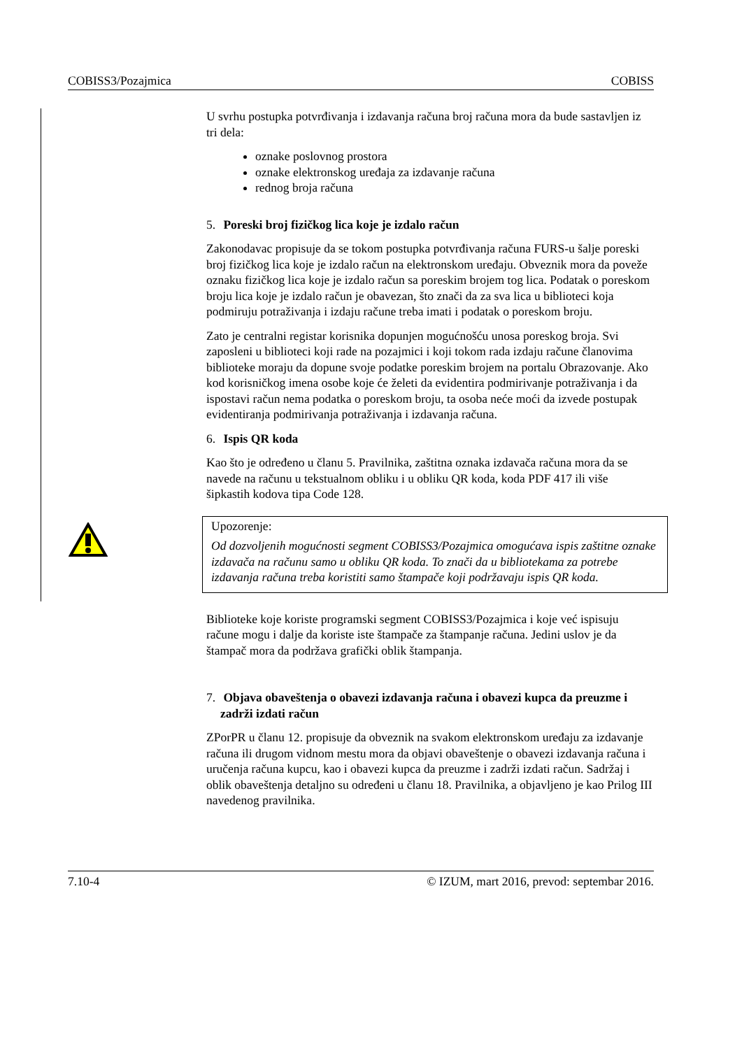COBISS3/Pozajmica COBISS
U svrhu postupka potvrđivanja i izdavanja računa broj računa mora da bude sastavljen iz tri dela:
oznake poslovnog prostora
oznake elektronskog uređaja za izdavanje računa
rednog broja računa
5. Poreski broj fizičkog lica koje je izdalo račun
Zakonodavac propisuje da se tokom postupka potvrđivanja računa FURS-u šalje poreski broj fizičkog lica koje je izdalo račun na elektronskom uređaju. Obveznik mora da poveže oznaku fizičkog lica koje je izdalo račun sa poreskim brojem tog lica. Podatak o poreskom broju lica koje je izdalo račun je obavezan, što znači da za sva lica u biblioteci koja podmiruju potraživanja i izdaju račune treba imati i podatak o poreskom broju.
Zato je centralni registar korisnika dopunjen mogućnošću unosa poreskog broja. Svi zaposleni u biblioteci koji rade na pozajmici i koji tokom rada izdaju račune članovima biblioteke moraju da dopune svoje podatke poreskim brojem na portalu Obrazovanje. Ako kod korisničkog imena osobe koje će želeti da evidentira podmirivanje potraživanja i da ispostavi račun nema podatka o poreskom broju, ta osoba neće moći da izvede postupak evidentiranja podmirivanja potraživanja i izdavanja računa.
6. Ispis QR koda
Kao što je određeno u članu 5. Pravilnika, zaštitna oznaka izdavača računa mora da se navede na računu u tekstualnom obliku i u obliku QR koda, koda PDF 417 ili više šipkastih kodova tipa Code 128.
Upozorenje:
Od dozvoljenih mogućnosti segment COBISS3/Pozajmica omogućava ispis zaštitne oznake izdavača na računu samo u obliku QR koda. To znači da u bibliotekama za potrebe izdavanja računa treba koristiti samo štampače koji podržavaju ispis QR koda.
Biblioteke koje koriste programski segment COBISS3/Pozajmica i koje već ispisuju račune mogu i dalje da koriste iste štampače za štampanje računa. Jedini uslov je da štampač mora da podržava grafički oblik štampanja.
7. Objava obaveštenja o obavezi izdavanja računa i obavezi kupca da preuzme i zadrži izdati račun
ZPorPR u članu 12. propisuje da obveznik na svakom elektronskom uređaju za izdavanje računa ili drugom vidnom mestu mora da objavi obaveštenje o obavezi izdavanja računa i uručenja računa kupcu, kao i obavezi kupca da preuzme i zadrži izdati račun. Sadržaj i oblik obaveštenja detaljno su određeni u članu 18. Pravilnika, a objavljeno je kao Prilog III navedenog pravilnika.
7.10-4 © IZUM, mart 2016, prevod: septembar 2016.